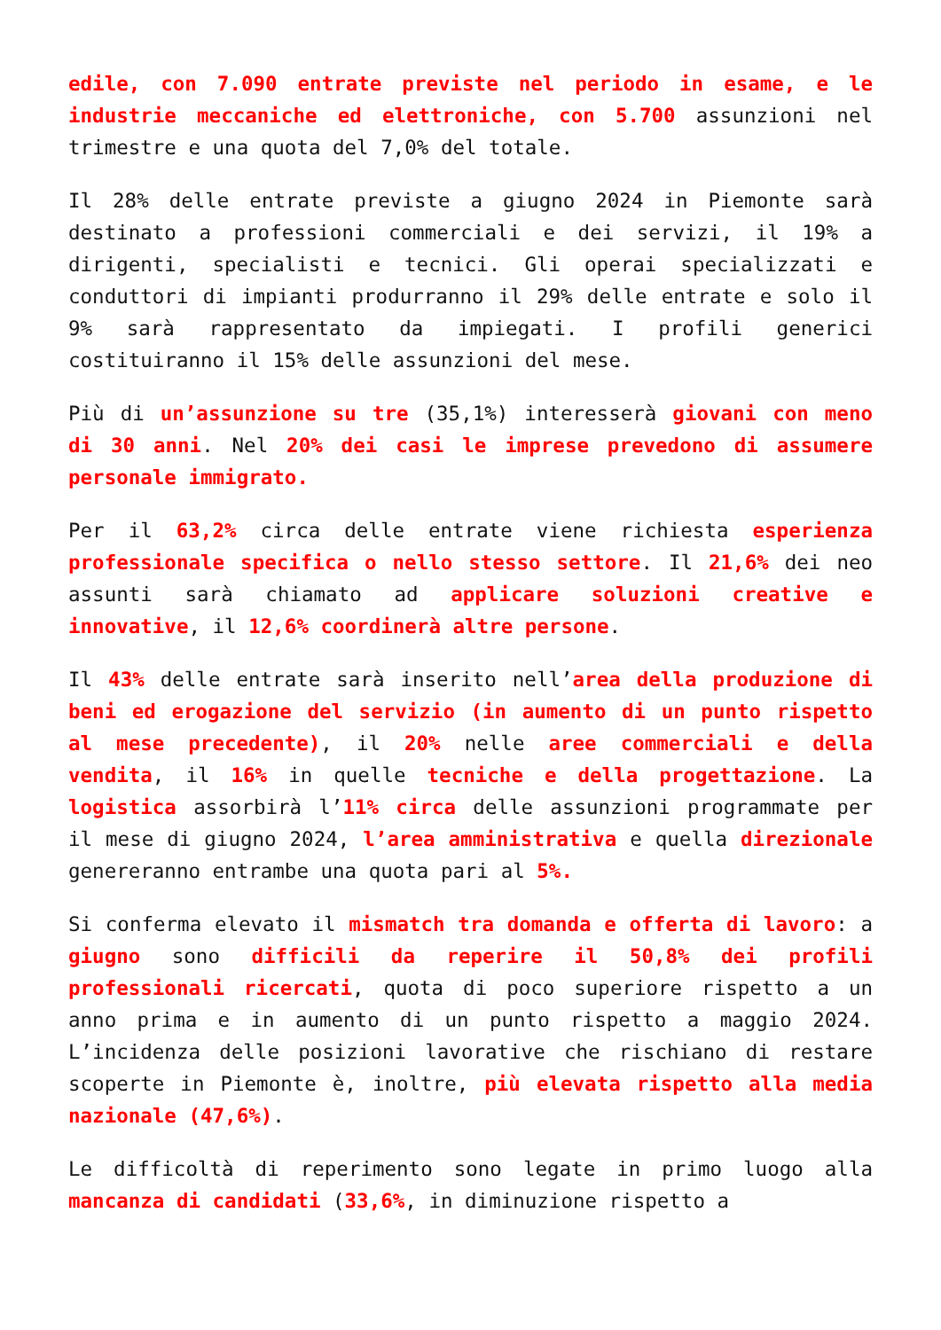edile, con 7.090 entrate previste nel periodo in esame, e le industrie meccaniche ed elettroniche, con 5.700 assunzioni nel trimestre e una quota del 7,0% del totale.
Il 28% delle entrate previste a giugno 2024 in Piemonte sarà destinato a professioni commerciali e dei servizi, il 19% a dirigenti, specialisti e tecnici. Gli operai specializzati e conduttori di impianti produrranno il 29% delle entrate e solo il 9% sarà rappresentato da impiegati. I profili generici costituiranno il 15% delle assunzioni del mese.
Più di un’assunzione su tre (35,1%) interesserà giovani con meno di 30 anni. Nel 20% dei casi le imprese prevedono di assumere personale immigrato.
Per il 63,2% circa delle entrate viene richiesta esperienza professionale specifica o nello stesso settore. Il 21,6% dei neo assunti sarà chiamato ad applicare soluzioni creative e innovative, il 12,6% coordinerà altre persone.
Il 43% delle entrate sarà inserito nell’area della produzione di beni ed erogazione del servizio (in aumento di un punto rispetto al mese precedente), il 20% nelle aree commerciali e della vendita, il 16% in quelle tecniche e della progettazione. La logistica assorbirà l’11% circa delle assunzioni programmate per il mese di giugno 2024, l’area amministrativa e quella direzionale genereranno entrambe una quota pari al 5%.
Si conferma elevato il mismatch tra domanda e offerta di lavoro: a giugno sono difficili da reperire il 50,8% dei profili professionali ricercati, quota di poco superiore rispetto a un anno prima e in aumento di un punto rispetto a maggio 2024. L’incidenza delle posizioni lavorative che rischiano di restare scoperte in Piemonte è, inoltre, più elevata rispetto alla media nazionale (47,6%).
Le difficoltà di reperimento sono legate in primo luogo alla mancanza di candidati (33,6%, in diminuzione rispetto a